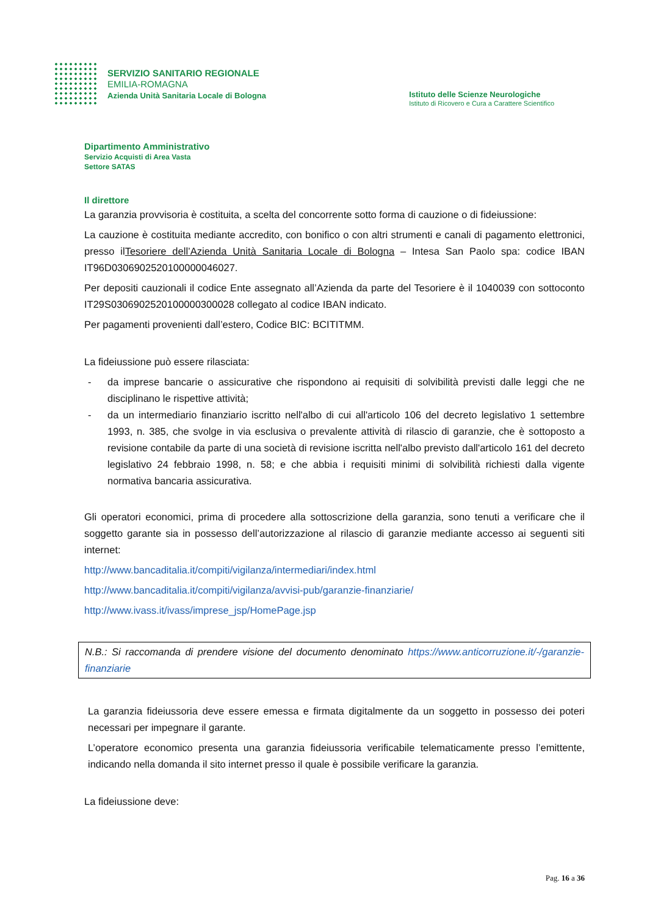SERVIZIO SANITARIO REGIONALE
EMILIA-ROMAGNA
Azienda Unità Sanitaria Locale di Bologna
Istituto delle Scienze Neurologiche
Istituto di Ricovero e Cura a Carattere Scientifico
Dipartimento Amministrativo
Servizio Acquisti di Area Vasta
Settore SATAS
Il direttore
La garanzia provvisoria è costituita, a scelta del concorrente sotto forma di cauzione o di fideiussione:
La cauzione è costituita mediante accredito, con bonifico o con altri strumenti e canali di pagamento elettronici, presso ilTesoriere dell’Azienda Unità Sanitaria Locale di Bologna – Intesa San Paolo spa: codice IBAN IT96D0306902520100000046027.
Per depositi cauzionali il codice Ente assegnato all’Azienda da parte del Tesoriere è il 1040039 con sottoconto IT29S0306902520100000300028 collegato al codice IBAN indicato.
Per pagamenti provenienti dall’estero, Codice BIC: BCITITMM.
La fideiussione può essere rilasciata:
- da imprese bancarie o assicurative che rispondono ai requisiti di solvibilità previsti dalle leggi che ne disciplinano le rispettive attività;
- da un intermediario finanziario iscritto nell'albo di cui all'articolo 106 del decreto legislativo 1 settembre 1993, n. 385, che svolge in via esclusiva o prevalente attività di rilascio di garanzie, che è sottoposto a revisione contabile da parte di una società di revisione iscritta nell'albo previsto dall'articolo 161 del decreto legislativo 24 febbraio 1998, n. 58; e che abbia i requisiti minimi di solvibilità richiesti dalla vigente normativa bancaria assicurativa.
Gli operatori economici, prima di procedere alla sottoscrizione della garanzia, sono tenuti a verificare che il soggetto garante sia in possesso dell’autorizzazione al rilascio di garanzie mediante accesso ai seguenti siti internet:
http://www.bancaditalia.it/compiti/vigilanza/intermediari/index.html
http://www.bancaditalia.it/compiti/vigilanza/avvisi-pub/garanzie-finanziarie/
http://www.ivass.it/ivass/imprese_jsp/HomePage.jsp
N.B.: Si raccomanda di prendere visione del documento denominato https://www.anticorruzione.it/-/garanzie-finanziarie
La garanzia fideiussoria deve essere emessa e firmata digitalmente da un soggetto in possesso dei poteri necessari per impegnare il garante.
L’operatore economico presenta una garanzia fideiussoria verificabile telematicamente presso l’emittente, indicando nella domanda il sito internet presso il quale è possibile verificare la garanzia.
La fideiussione deve:
Pag. 16 a 36